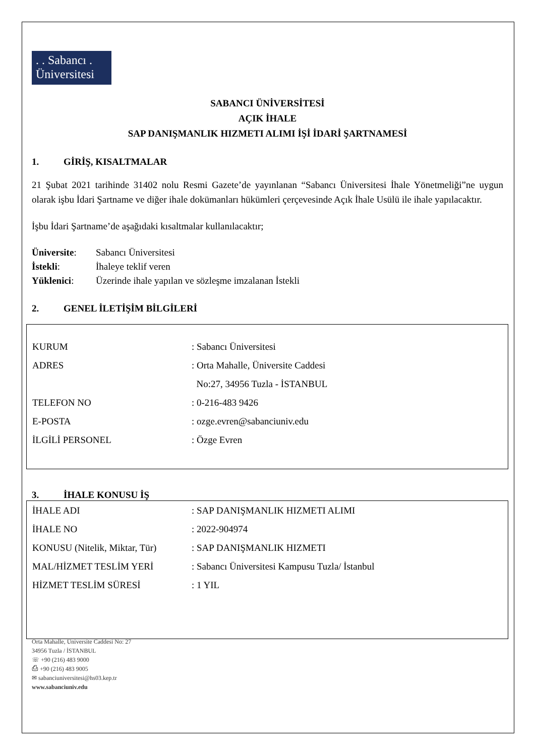. . Sabancı .
Üniversitesi
SABANCI ÜNİVERSİTESİ
AÇIK İHALE
SAP DANIŞMANLIK HIZMETI ALIMI İŞİ İDARİ ŞARTNAMESİ
1. GİRİŞ, KISALTMALAR
21 Şubat 2021 tarihinde 31402 nolu Resmi Gazete’de yayınlanan “Sabancı Üniversitesi İhale Yönetmeliği”ne uygun olarak işbu İdari Şartname ve diğer ihale dokümanları hükümleri çerçevesinde Açık İhale Usülü ile ihale yapılacaktır.
İşbu İdari Şartname’de aşağıdaki kısaltmalar kullanılacaktır;
| Üniversite : | Sabancı Üniversitesi |
| İstekli : | İhaleye teklif veren |
| Yüklenici : | Üzerinde ihale yapılan ve sözleşme imzalanan İstekli |
2. GENEL İLETİŞİM BİLGİLERİ
| KURUM | : Sabancı Üniversitesi |
| ADRES | : Orta Mahalle, Üniversite Caddesi |
| | No:27, 34956 Tuzla - İSTANBUL |
| TELEFON NO | : 0-216-483 9426 |
| E-POSTA | : ozge.evren@sabanciuniv.edu |
| İLGİLİ PERSONEL | : Özge Evren |
3. İHALE KONUSU İŞ
| İHALE ADI | : SAP DANIŞMANLIK HIZMETI ALIMI |
| İHALE NO | : 2022-904974 |
| KONUSU (Nitelik, Miktar, Tür) | : SAP DANIŞMANLIK HIZMETI |
| MAL/HİZMET TESLİM YERİ | : Sabancı Üniversitesi Kampusu Tuzla/ İstanbul |
| HİZMET TESLİM SÜRESİ | : 1 YIL |
Orta Mahalle, Üniversite Caddesi No: 27
34956 Tuzla / İSTANBUL
☏ +90 (216) 483 9000
⎙ +90 (216) 483 9005
✉ sabanciuniversitesi@hs03.kep.tr
www.sabanciuniv.edu